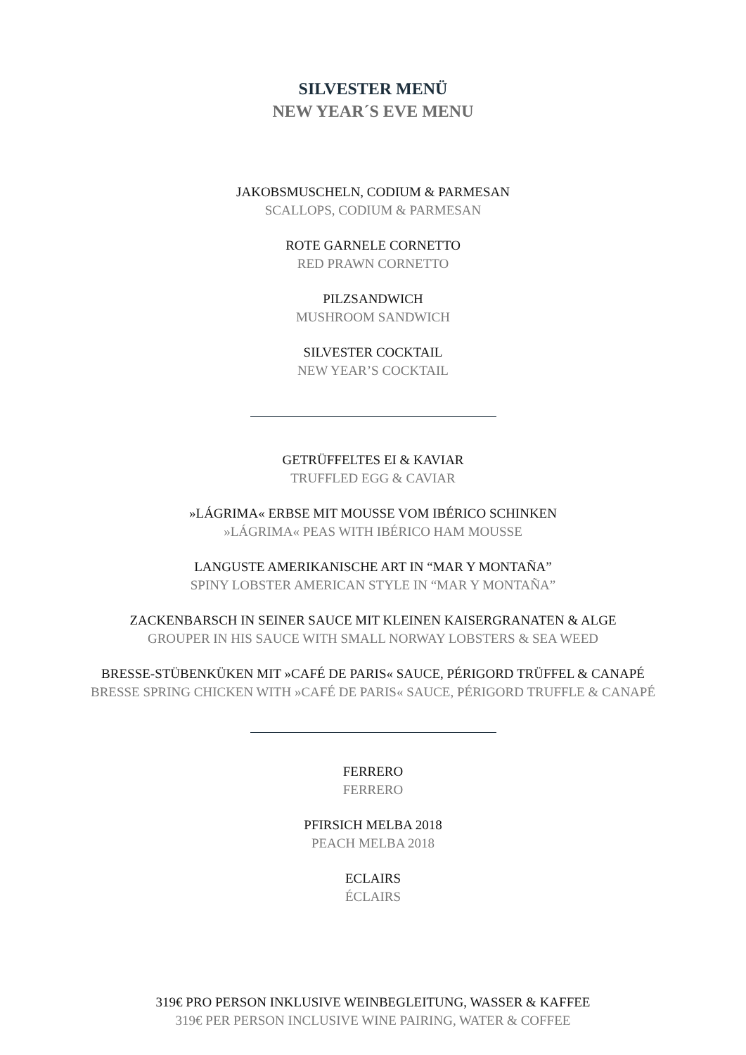SILVESTER MENÜ
NEW YEAR´S EVE MENU
JAKOBSMUSCHELN, CODIUM & PARMESAN
SCALLOPS, CODIUM & PARMESAN
ROTE GARNELE CORNETTO
RED PRAWN CORNETTO
PILZSANDWICH
MUSHROOM SANDWICH
SILVESTER COCKTAIL
NEW YEAR’S COCKTAIL
GETRÜFFELTES EI & KAVIAR
TRUFFLED EGG & CAVIAR
»LÁGRIMA« ERBSE MIT MOUSSE VOM IBÉRICO SCHINKEN
»LÁGRIMA« PEAS WITH IBÉRICO HAM MOUSSE
LANGUSTE AMERIKANISCHE ART IN “MAR Y MONTAÑA”
SPINY LOBSTER AMERICAN STYLE IN “MAR Y MONTAÑA”
ZACKENBARSCH IN SEINER SAUCE MIT KLEINEN KAISERGRANATEN & ALGE
GROUPER IN HIS SAUCE WITH SMALL NORWAY LOBSTERS & SEA WEED
BRESSE-STÜBENKÜKEN MIT »CAFÉ DE PARIS« SAUCE, PÉRIGORD TRÜFFEL & CANAPÉ
BRESSE SPRING CHICKEN WITH »CAFÉ DE PARIS« SAUCE, PÉRIGORD TRUFFLE & CANAPÉ
FERRERO
FERRERO
PFIRSICH MELBA 2018
PEACH MELBA 2018
ECLAIRS
ÉCLAIRS
319€ PRO PERSON INKLUSIVE WEINBEGLEITUNG, WASSER & KAFFEE
319€ PER PERSON INCLUSIVE WINE PAIRING, WATER & COFFEE